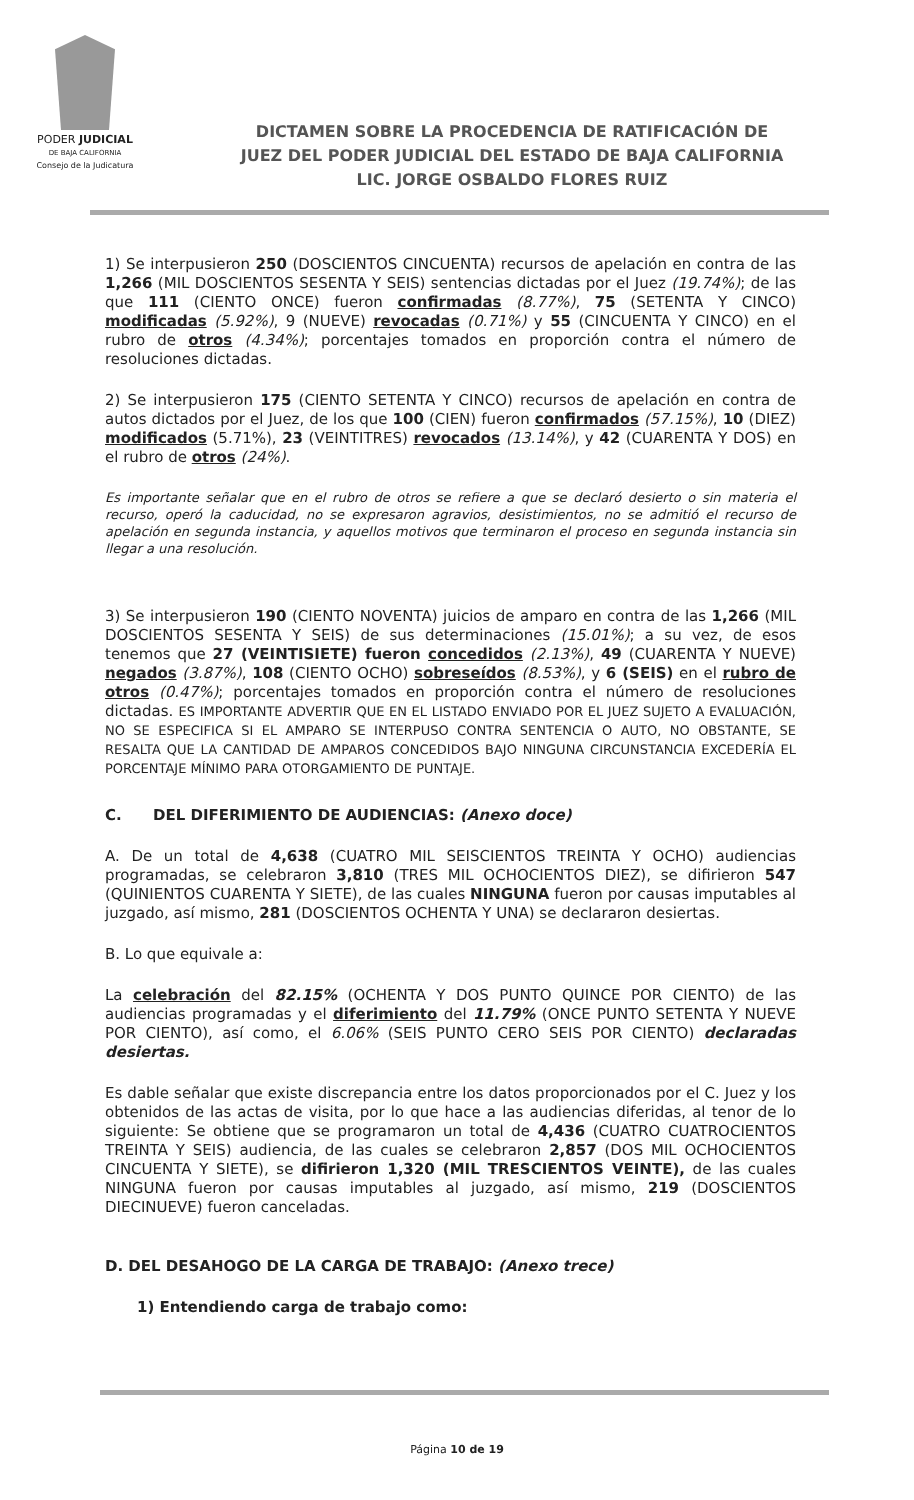PODER JUDICIAL
DE BAJA CALIFORNIA
Consejo de la Judicatura
DICTAMEN SOBRE LA PROCEDENCIA DE RATIFICACIÓN DE
JUEZ DEL PODER JUDICIAL DEL ESTADO DE BAJA CALIFORNIA
LIC. JORGE OSBALDO FLORES RUIZ
1) Se interpusieron 250 (DOSCIENTOS CINCUENTA) recursos de apelación en contra de las 1,266 (MIL DOSCIENTOS SESENTA Y SEIS) sentencias dictadas por el Juez (19.74%); de las que 111 (CIENTO ONCE) fueron confirmadas (8.77%), 75 (SETENTA Y CINCO) modificadas (5.92%), 9 (NUEVE) revocadas (0.71%) y 55 (CINCUENTA Y CINCO) en el rubro de otros (4.34%); porcentajes tomados en proporción contra el número de resoluciones dictadas.
2) Se interpusieron 175 (CIENTO SETENTA Y CINCO) recursos de apelación en contra de autos dictados por el Juez, de los que 100 (CIEN) fueron confirmados (57.15%), 10 (DIEZ) modificados (5.71%), 23 (VEINTITRES) revocados (13.14%), y 42 (CUARENTA Y DOS) en el rubro de otros (24%).
Es importante señalar que en el rubro de otros se refiere a que se declaró desierto o sin materia el recurso, operó la caducidad, no se expresaron agravios, desistimientos, no se admitió el recurso de apelación en segunda instancia, y aquellos motivos que terminaron el proceso en segunda instancia sin llegar a una resolución.
3) Se interpusieron 190 (CIENTO NOVENTA) juicios de amparo en contra de las 1,266 (MIL DOSCIENTOS SESENTA Y SEIS) de sus determinaciones (15.01%); a su vez, de esos tenemos que 27 (VEINTISIETE) fueron concedidos (2.13%), 49 (CUARENTA Y NUEVE) negados (3.87%), 108 (CIENTO OCHO) sobreseídos (8.53%), y 6 (SEIS) en el rubro de otros (0.47%); porcentajes tomados en proporción contra el número de resoluciones dictadas. ES IMPORTANTE ADVERTIR QUE EN EL LISTADO ENVIADO POR EL JUEZ SUJETO A EVALUACIÓN, NO SE ESPECIFICA SI EL AMPARO SE INTERPUSO CONTRA SENTENCIA O AUTO, NO OBSTANTE, SE RESALTA QUE LA CANTIDAD DE AMPAROS CONCEDIDOS BAJO NINGUNA CIRCUNSTANCIA EXCEDERÍA EL PORCENTAJE MÍNIMO PARA OTORGAMIENTO DE PUNTAJE.
C. DEL DIFERIMIENTO DE AUDIENCIAS: (Anexo doce)
A. De un total de 4,638 (CUATRO MIL SEISCIENTOS TREINTA Y OCHO) audiencias programadas, se celebraron 3,810 (TRES MIL OCHOCIENTOS DIEZ), se difirieron 547 (QUINIENTOS CUARENTA Y SIETE), de las cuales NINGUNA fueron por causas imputables al juzgado, así mismo, 281 (DOSCIENTOS OCHENTA Y UNA) se declararon desiertas.
B. Lo que equivale a:
La celebración del 82.15% (OCHENTA Y DOS PUNTO QUINCE POR CIENTO) de las audiencias programadas y el diferimiento del 11.79% (ONCE PUNTO SETENTA Y NUEVE POR CIENTO), así como, el 6.06% (SEIS PUNTO CERO SEIS POR CIENTO) declaradas desiertas.
Es dable señalar que existe discrepancia entre los datos proporcionados por el C. Juez y los obtenidos de las actas de visita, por lo que hace a las audiencias diferidas, al tenor de lo siguiente: Se obtiene que se programaron un total de 4,436 (CUATRO CUATROCIENTOS TREINTA Y SEIS) audiencia, de las cuales se celebraron 2,857 (DOS MIL OCHOCIENTOS CINCUENTA Y SIETE), se difirieron 1,320 (MIL TRESCIENTOS VEINTE), de las cuales NINGUNA fueron por causas imputables al juzgado, así mismo, 219 (DOSCIENTOS DIECINUEVE) fueron canceladas.
D. DEL DESAHOGO DE LA CARGA DE TRABAJO: (Anexo trece)
1) Entendiendo carga de trabajo como:
Página 10 de 19